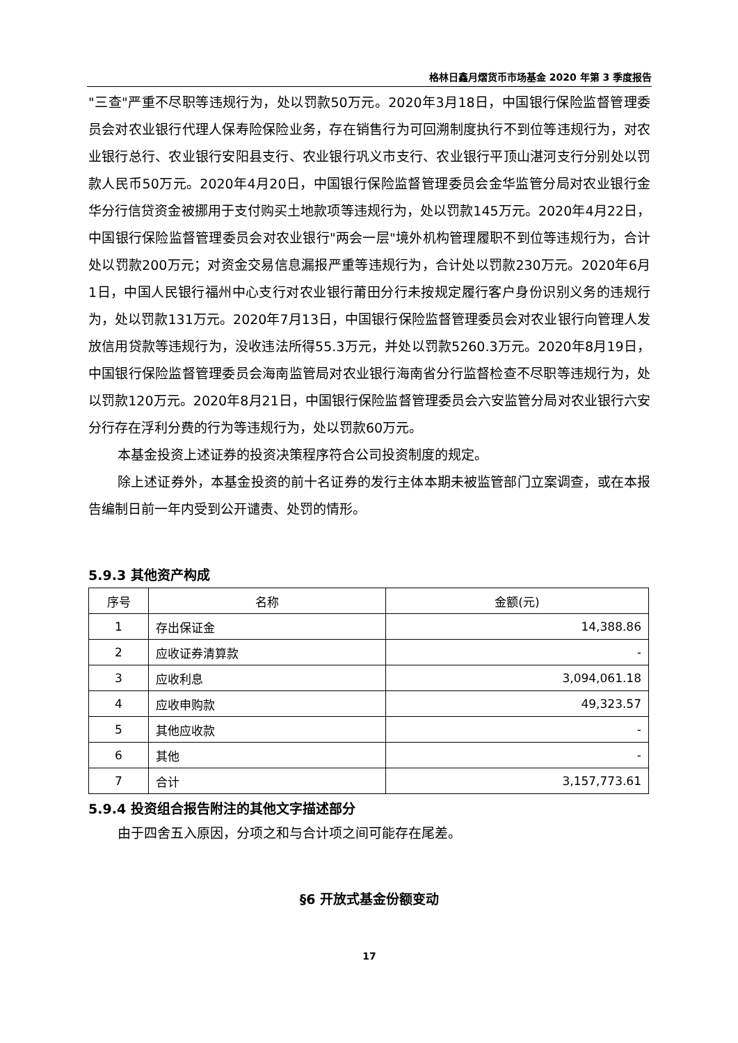格林日鑫月熠货币市场基金 2020 年第 3 季度报告
"三查"严重不尽职等违规行为，处以罚款50万元。2020年3月18日，中国银行保险监督管理委员会对农业银行代理人保寿险保险业务，存在销售行为可回溯制度执行不到位等违规行为，对农业银行总行、农业银行安阳县支行、农业银行巩义市支行、农业银行平顶山湛河支行分别处以罚款人民币50万元。2020年4月20日，中国银行保险监督管理委员会金华监管分局对农业银行金华分行信贷资金被挪用于支付购买土地款项等违规行为，处以罚款145万元。2020年4月22日，中国银行保险监督管理委员会对农业银行"两会一层"境外机构管理履职不到位等违规行为，合计处以罚款200万元；对资金交易信息漏报严重等违规行为，合计处以罚款230万元。2020年6月1日，中国人民银行福州中心支行对农业银行莆田分行未按规定履行客户身份识别义务的违规行为，处以罚款131万元。2020年7月13日，中国银行保险监督管理委员会对农业银行向管理人发放信用贷款等违规行为，没收违法所得55.3万元，并处以罚款5260.3万元。2020年8月19日，中国银行保险监督管理委员会海南监管局对农业银行海南省分行监督检查不尽职等违规行为，处以罚款120万元。2020年8月21日，中国银行保险监督管理委员会六安监管分局对农业银行六安分行存在浮利分费的行为等违规行为，处以罚款60万元。
本基金投资上述证券的投资决策程序符合公司投资制度的规定。
除上述证券外，本基金投资的前十名证券的发行主体本期未被监管部门立案调查，或在本报告编制日前一年内受到公开谴责、处罚的情形。
5.9.3 其他资产构成
| 序号 | 名称 | 金额(元) |
| --- | --- | --- |
| 1 | 存出保证金 | 14,388.86 |
| 2 | 应收证券清算款 | - |
| 3 | 应收利息 | 3,094,061.18 |
| 4 | 应收申购款 | 49,323.57 |
| 5 | 其他应收款 | - |
| 6 | 其他 | - |
| 7 | 合计 | 3,157,773.61 |
5.9.4 投资组合报告附注的其他文字描述部分
由于四舍五入原因，分项之和与合计项之间可能存在尾差。
§6 开放式基金份额变动
17